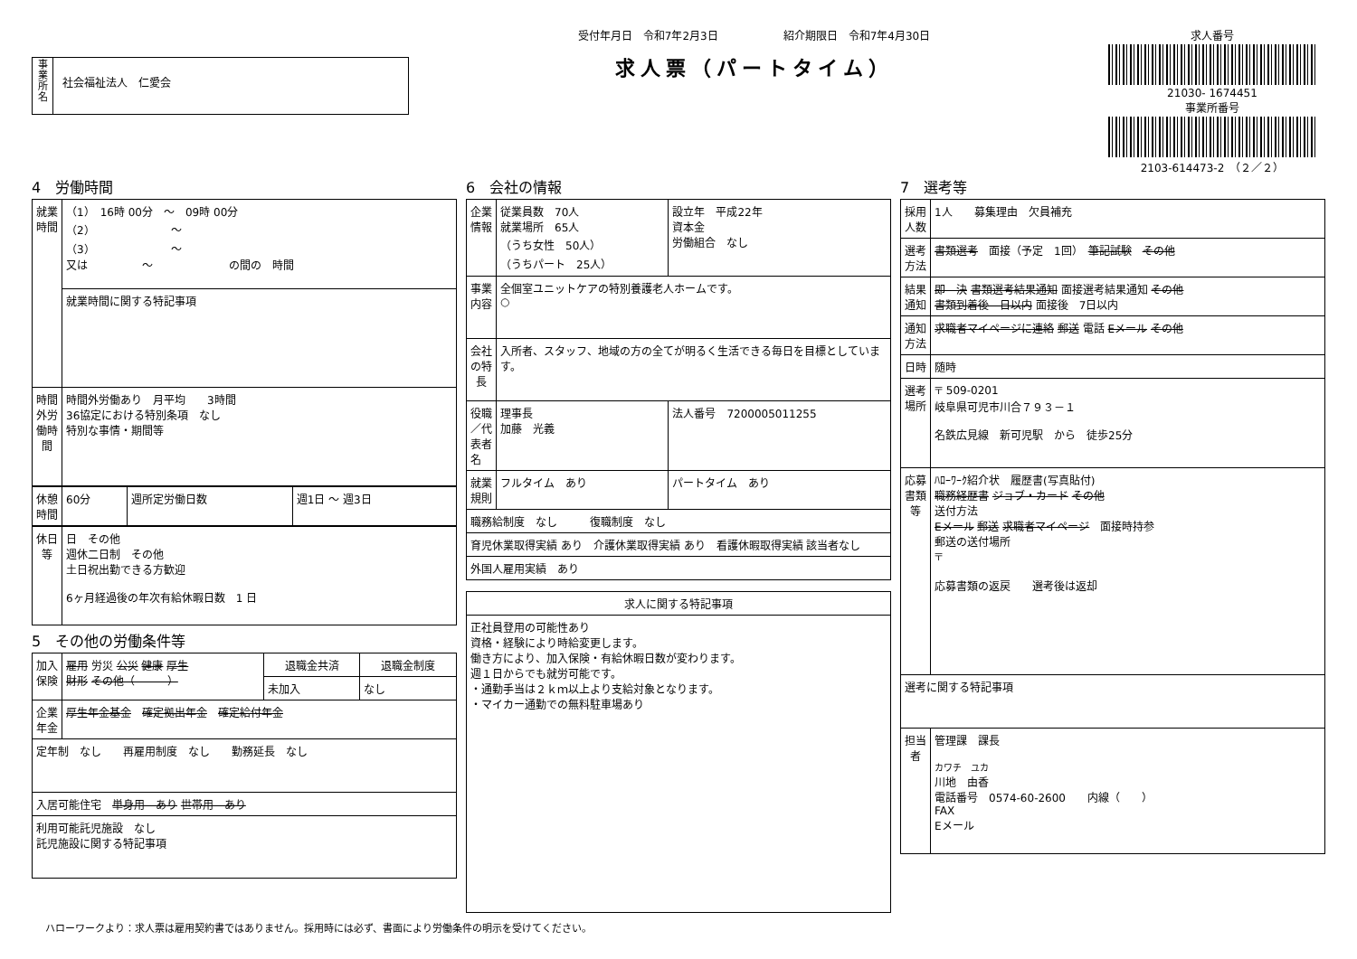事業所名
社会福祉法人　仁愛会
受付年月日　令和7年2月3日　　　　　　紹介期限日　令和7年4月30日
求人票（パートタイム）
求人番号
21030- 1674451
事業所番号
2103-614473-2　（２／２）
4　労働時間
| 就業時間 | （1） 16時 00分 ～ 09時 00分 （2） ～ （3） ～ 又は ～ の間の 時間 |
| | 就業時間に関する特記事項 |
| 時間外労働時間 | 時間外労働あり 月平均 3時間 36協定における特別条項 なし 特別な事情・期間等 |
| 休憩時間 | 60分 | 週所定労働日数 | 週1日 ～ 週3日 |
| 休日等 | 日 その他 週休二日制 その他 土日祝出勤できる方歓迎 6ヶ月経過後の年次有給休暇日数 1 日 |
5　その他の労働条件等
| 加入保険 | 雇用 労災 公災 健康 厚生 財形 その他（ ） | 退職金共済 | 退職金制度 |
| | | 未加入 | なし |
| 企業年金 | 厚生年金基金 確定拠出年金 確定給付年金 | | |
| 定年制 なし 再雇用制度 なし 勤務延長 なし | | | |
| 入居可能住宅 単身用 あり 世帯用 あり | | | |
| 利用可能託児施設 なし 託児施設に関する特記事項 | | | |
6　会社の情報
| 企業情報 | 従業員数 70人 就業場所 65人 （うち女性 50人） （うちパート 25人） | 設立年 平成22年 資本金 労働組合 なし |
| 事業内容 | 全個室ユニットケアの特別養護老人ホームです。 ○ | |
| 会社の特長 | 入所者、スタッフ、地域の方の全てが明るく生活できる毎日を目標としています。 | |
| 役職／代表者名 | 理事長 加藤 光義 | 法人番号 7200005011255 |
| 就業規則 | フルタイム あり | パートタイム あり |
| 職務給制度 なし 復職制度 なし | | |
| 育児休業取得実績 あり 介護休業取得実績 あり 看護休暇取得実績 該当者なし | | |
| 外国人雇用実績 あり | | |
| 求人に関する特記事項 |
| --- |
| 正社員登用の可能性あり 資格・経験により時給変更します。 働き方により、加入保険・有給休暇日数が変わります。 週１日からでも就労可能です。 ・通勤手当は２ｋｍ以上より支給対象となります。 ・マイカー通勤での無料駐車場あり |
7　選考等
| 採用人数 | 1人 募集理由 欠員補充 |
| 選考方法 | 書類選考 面接（予定 1回） 筆記試験 その他 |
| 結果通知 | 即 決 書類選考結果通知 面接選考結果通知 その他 書類到着後 日以内 面接後 7日以内 |
| 通知方法 | 求職者マイページに連絡 郵送 電話 Eメール その他 |
| 日時 | 随時 |
| 選考場所 | 〒 509-0201 岐阜県可児市川合７９３－１ 名鉄広見線 新可児駅 から 徒歩25分 |
| 応募書類等 | ﾊﾛｰﾜｰｸ紹介状 履歴書(写真貼付) 職務経歴書 ジョブ・カード その他 送付方法 Eメール 郵送 求職者マイページ 面接時持参 郵送の送付場所 〒 応募書類の返戻 選考後は返却 |
| 選考に関する特記事項 | |
| 担当者 | 管理課 課長 カワチ ユカ 川地 由香 電話番号 0574-60-2600 内線（ ） FAX Eメール |
ハローワークより：求人票は雇用契約書ではありません。採用時には必ず、書面により労働条件の明示を受けてください。